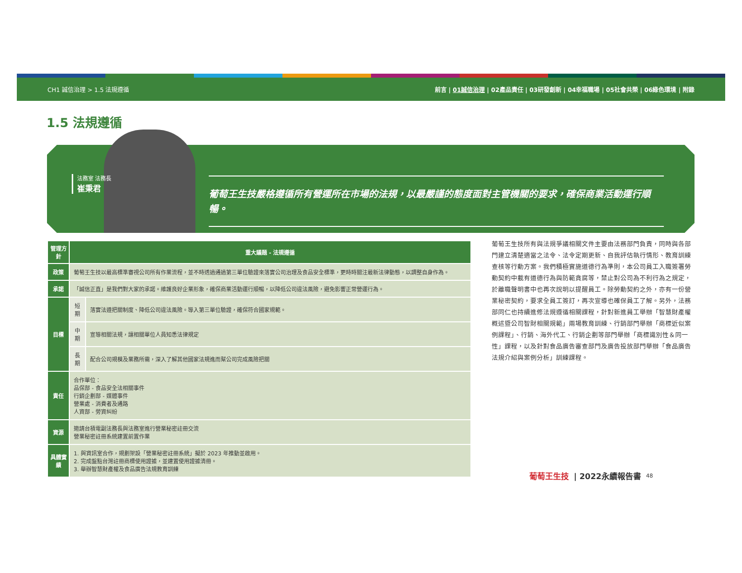CH1 誠信治理 > 1.5 法規遵循 前言 | 01誠信治理 | 02產品責任 | 03研發創新 | 04幸福職場 | 05社會共榮 | 06綠色環境 | 附錄
1.5 法規遵循
法務室 法務長
崔秉君
葡萄王生技嚴格遵循所有營運所在市場的法規，以最嚴謹的態度面對主管機關的要求，確保商業活動運行順暢。
| 管理方針 | 重大議題 - 法規遵循 | |
| --- | --- | --- |
| 政策 | 葡萄王生技以最高標準審視公司所有作業流程，並不時透過通過第三單位驗證來落實公司治理及食品安全標準，更時時關注最新法律動態，以調整自身作為。 | |
| 承諾 | 「誠信正直」是我們對大家的承諾。維護良好企業形象，確保商業活動運行順暢，以降低公司違法風險，避免影響正常營運行為。 | |
| 目標 | 短期 | 落實法遵把關制度、降低公司違法風險。導入第三單位驗證，確保符合國家規範。 |
| | 中期 | 宣導相關法規，讓相關單位人員知悉法律規定 |
| | 長期 | 配合公司規模及業務所需，深入了解其他國家法規進而幫公司完成風險把關 |
| 責任 | 合作單位： 品保部 - 食品安全法相關事件 行銷企劃部 - 媒體事件 營業處 - 消費者及通路 人資部 - 勞資糾紛 | |
| 資源 | 邀請台積電副法務長與法務室進行營業秘密註冊交流 營業秘密註冊系統建置前置作業 | |
| 具體實績 | 1. 與資訊室合作，規劃架設「營業秘密註冊系統」擬於 2023 年推動並啟用。 2. 完成盤點台灣註冊商標使用證據，並建置使用證據清冊。 3. 舉辦智慧財產權及食品廣告法規教育訓練 | |
葡萄王生技所有與法規爭議相關文件主要由法務部門負責，同時與各部門建立清楚適當之法令、法令定期更新、自我評估執行情形、教育訓練查核等行動方案。我們積極實施道德行為準則，本公司員工入職簽署勞動契約中載有道德行為與防範貪腐等，禁止對公司為不利行為之規定，於離職聲明書中也再次說明以提醒員工。除勞動契約之外，亦有一份營業秘密契約，要求全員工簽訂，再次宣導也確保員工了解。另外，法務部同仁也持續進修法規遵循相關課程，針對新進員工舉辦「智慧財產權概述暨公司智財相關規範」兩場教育訓練、行銷部門舉辦「商標近似案例課程」、行銷、海外代工、行銷企劃等部門舉辦「商標識別性＆同一性」課程，以及針對食品廣告審查部門及廣告投放部門舉辦「食品廣告法規介紹與案例分析」訓練課程。
葡萄王生技 | 2022永續報告書 48